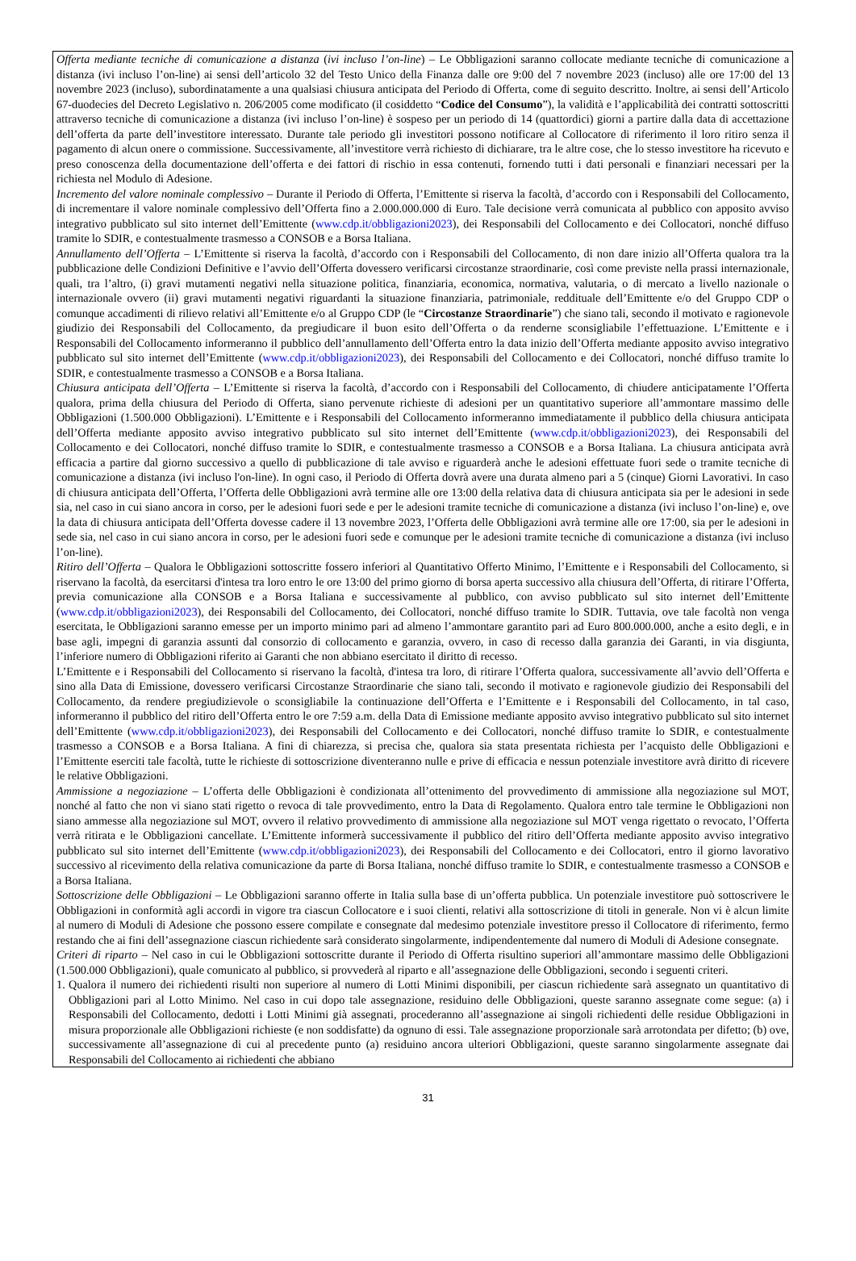Offerta mediante tecniche di comunicazione a distanza (ivi incluso l’on-line) – Le Obbligazioni saranno collocate mediante tecniche di comunicazione a distanza (ivi incluso l’on-line) ai sensi dell’articolo 32 del Testo Unico della Finanza dalle ore 9:00 del 7 novembre 2023 (incluso) alle ore 17:00 del 13 novembre 2023 (incluso), subordinatamente a una qualsiasi chiusura anticipata del Periodo di Offerta, come di seguito descritto. Inoltre, ai sensi dell’Articolo 67-duodecies del Decreto Legislativo n. 206/2005 come modificato (il cosiddetto “Codice del Consumo”), la validità e l’applicabilità dei contratti sottoscritti attraverso tecniche di comunicazione a distanza (ivi incluso l’on-line) è sospeso per un periodo di 14 (quattordici) giorni a partire dalla data di accettazione dell’offerta da parte dell’investitore interessato. Durante tale periodo gli investitori possono notificare al Collocatore di riferimento il loro ritiro senza il pagamento di alcun onere o commissione. Successivamente, all’investitore verrà richiesto di dichiarare, tra le altre cose, che lo stesso investitore ha ricevuto e preso conoscenza della documentazione dell’offerta e dei fattori di rischio in essa contenuti, fornendo tutti i dati personali e finanziari necessari per la richiesta nel Modulo di Adesione.
Incremento del valore nominale complessivo – Durante il Periodo di Offerta, l’Emittente si riserva la facoltà, d’accordo con i Responsabili del Collocamento, di incrementare il valore nominale complessivo dell’Offerta fino a 2.000.000.000 di Euro. Tale decisione verrà comunicata al pubblico con apposito avviso integrativo pubblicato sul sito internet dell’Emittente (www.cdp.it/obbligazioni2023), dei Responsabili del Collocamento e dei Collocatori, nonché diffuso tramite lo SDIR, e contestualmente trasmesso a CONSOB e a Borsa Italiana.
Annullamento dell’Offerta – L’Emittente si riserva la facoltà, d’accordo con i Responsabili del Collocamento, di non dare inizio all’Offerta qualora tra la pubblicazione delle Condizioni Definitive e l’avvio dell’Offerta dovessero verificarsi circostanze straordinarie, così come previste nella prassi internazionale, quali, tra l’altro, (i) gravi mutamenti negativi nella situazione politica, finanziaria, economica, normativa, valutaria, o di mercato a livello nazionale o internazionale ovvero (ii) gravi mutamenti negativi riguardanti la situazione finanziaria, patrimoniale, reddituale dell’Emittente e/o del Gruppo CDP o comunque accadimenti di rilievo relativi all’Emittente e/o al Gruppo CDP (le “Circostanze Straordinarie”) che siano tali, secondo il motivato e ragionevole giudizio dei Responsabili del Collocamento, da pregiudicare il buon esito dell’Offerta o da renderne sconsigliabile l’effettuazione. L’Emittente e i Responsabili del Collocamento informeranno il pubblico dell’annullamento dell’Offerta entro la data inizio dell’Offerta mediante apposito avviso integrativo pubblicato sul sito internet dell’Emittente (www.cdp.it/obbligazioni2023), dei Responsabili del Collocamento e dei Collocatori, nonché diffuso tramite lo SDIR, e contestualmente trasmesso a CONSOB e a Borsa Italiana.
Chiusura anticipata dell’Offerta – L’Emittente si riserva la facoltà, d’accordo con i Responsabili del Collocamento, di chiudere anticipatamente l’Offerta qualora, prima della chiusura del Periodo di Offerta, siano pervenute richieste di adesioni per un quantitativo superiore all’ammontare massimo delle Obbligazioni (1.500.000 Obbligazioni). L’Emittente e i Responsabili del Collocamento informeranno immediatamente il pubblico della chiusura anticipata dell’Offerta mediante apposito avviso integrativo pubblicato sul sito internet dell’Emittente (www.cdp.it/obbligazioni2023), dei Responsabili del Collocamento e dei Collocatori, nonché diffuso tramite lo SDIR, e contestualmente trasmesso a CONSOB e a Borsa Italiana. La chiusura anticipata avrà efficacia a partire dal giorno successivo a quello di pubblicazione di tale avviso e riguarderà anche le adesioni effettuate fuori sede o tramite tecniche di comunicazione a distanza (ivi incluso l'on-line). In ogni caso, il Periodo di Offerta dovrà avere una durata almeno pari a 5 (cinque) Giorni Lavorativi. In caso di chiusura anticipata dell’Offerta, l’Offerta delle Obbligazioni avrà termine alle ore 13:00 della relativa data di chiusura anticipata sia per le adesioni in sede sia, nel caso in cui siano ancora in corso, per le adesioni fuori sede e per le adesioni tramite tecniche di comunicazione a distanza (ivi incluso l’on-line) e, ove la data di chiusura anticipata dell’Offerta dovesse cadere il 13 novembre 2023, l’Offerta delle Obbligazioni avrà termine alle ore 17:00, sia per le adesioni in sede sia, nel caso in cui siano ancora in corso, per le adesioni fuori sede e comunque per le adesioni tramite tecniche di comunicazione a distanza (ivi incluso l’on-line).
Ritiro dell’Offerta – Qualora le Obbligazioni sottoscritte fossero inferiori al Quantitativo Offerto Minimo, l’Emittente e i Responsabili del Collocamento, si riservano la facoltà, da esercitarsi d'intesa tra loro entro le ore 13:00 del primo giorno di borsa aperta successivo alla chiusura dell’Offerta, di ritirare l’Offerta, previa comunicazione alla CONSOB e a Borsa Italiana e successivamente al pubblico, con avviso pubblicato sul sito internet dell’Emittente (www.cdp.it/obbligazioni2023), dei Responsabili del Collocamento, dei Collocatori, nonché diffuso tramite lo SDIR. Tuttavia, ove tale facoltà non venga esercitata, le Obbligazioni saranno emesse per un importo minimo pari ad almeno l’ammontare garantito pari ad Euro 800.000.000, anche a esito degli, e in base agli, impegni di garanzia assunti dal consorzio di collocamento e garanzia, ovvero, in caso di recesso dalla garanzia dei Garanti, in via disgiunta, l’inferiore numero di Obbligazioni riferito ai Garanti che non abbiano esercitato il diritto di recesso.
L’Emittente e i Responsabili del Collocamento si riservano la facoltà, d'intesa tra loro, di ritirare l’Offerta qualora, successivamente all’avvio dell’Offerta e sino alla Data di Emissione, dovessero verificarsi Circostanze Straordinarie che siano tali, secondo il motivato e ragionevole giudizio dei Responsabili del Collocamento, da rendere pregiudizievole o sconsigliabile la continuazione dell’Offerta e l’Emittente e i Responsabili del Collocamento, in tal caso, informeranno il pubblico del ritiro dell’Offerta entro le ore 7:59 a.m. della Data di Emissione mediante apposito avviso integrativo pubblicato sul sito internet dell’Emittente (www.cdp.it/obbligazioni2023), dei Responsabili del Collocamento e dei Collocatori, nonché diffuso tramite lo SDIR, e contestualmente trasmesso a CONSOB e a Borsa Italiana. A fini di chiarezza, si precisa che, qualora sia stata presentata richiesta per l’acquisto delle Obbligazioni e l’Emittente eserciti tale facoltà, tutte le richieste di sottoscrizione diventeranno nulle e prive di efficacia e nessun potenziale investitore avrà diritto di ricevere le relative Obbligazioni.
Ammissione a negoziazione – L’offerta delle Obbligazioni è condizionata all’ottenimento del provvedimento di ammissione alla negoziazione sul MOT, nonché al fatto che non vi siano stati rigetto o revoca di tale provvedimento, entro la Data di Regolamento. Qualora entro tale termine le Obbligazioni non siano ammesse alla negoziazione sul MOT, ovvero il relativo provvedimento di ammissione alla negoziazione sul MOT venga rigettato o revocato, l’Offerta verrà ritirata e le Obbligazioni cancellate. L’Emittente informerà successivamente il pubblico del ritiro dell’Offerta mediante apposito avviso integrativo pubblicato sul sito internet dell’Emittente (www.cdp.it/obbligazioni2023), dei Responsabili del Collocamento e dei Collocatori, entro il giorno lavorativo successivo al ricevimento della relativa comunicazione da parte di Borsa Italiana, nonché diffuso tramite lo SDIR, e contestualmente trasmesso a CONSOB e a Borsa Italiana.
Sottoscrizione delle Obbligazioni – Le Obbligazioni saranno offerte in Italia sulla base di un’offerta pubblica. Un potenziale investitore può sottoscrivere le Obbligazioni in conformità agli accordi in vigore tra ciascun Collocatore e i suoi clienti, relativi alla sottoscrizione di titoli in generale. Non vi è alcun limite al numero di Moduli di Adesione che possono essere compilate e consegnate dal medesimo potenziale investitore presso il Collocatore di riferimento, fermo restando che ai fini dell’assegnazione ciascun richiedente sarà considerato singolarmente, indipendentemente dal numero di Moduli di Adesione consegnate.
Criteri di riparto – Nel caso in cui le Obbligazioni sottoscritte durante il Periodo di Offerta risultino superiori all’ammontare massimo delle Obbligazioni (1.500.000 Obbligazioni), quale comunicato al pubblico, si provvederà al riparto e all’assegnazione delle Obbligazioni, secondo i seguenti criteri.
1. Qualora il numero dei richiedenti risulti non superiore al numero di Lotti Minimi disponibili, per ciascun richiedente sarà assegnato un quantitativo di Obbligazioni pari al Lotto Minimo. Nel caso in cui dopo tale assegnazione, residuino delle Obbligazioni, queste saranno assegnate come segue: (a) i Responsabili del Collocamento, dedotti i Lotti Minimi già assegnati, procederanno all’assegnazione ai singoli richiedenti delle residue Obbligazioni in misura proporzionale alle Obbligazioni richieste (e non soddisfatte) da ognuno di essi. Tale assegnazione proporzionale sarà arrotondata per difetto; (b) ove, successivamente all’assegnazione di cui al precedente punto (a) residuino ancora ulteriori Obbligazioni, queste saranno singolarmente assegnate dai Responsabili del Collocamento ai richiedenti che abbiano
31